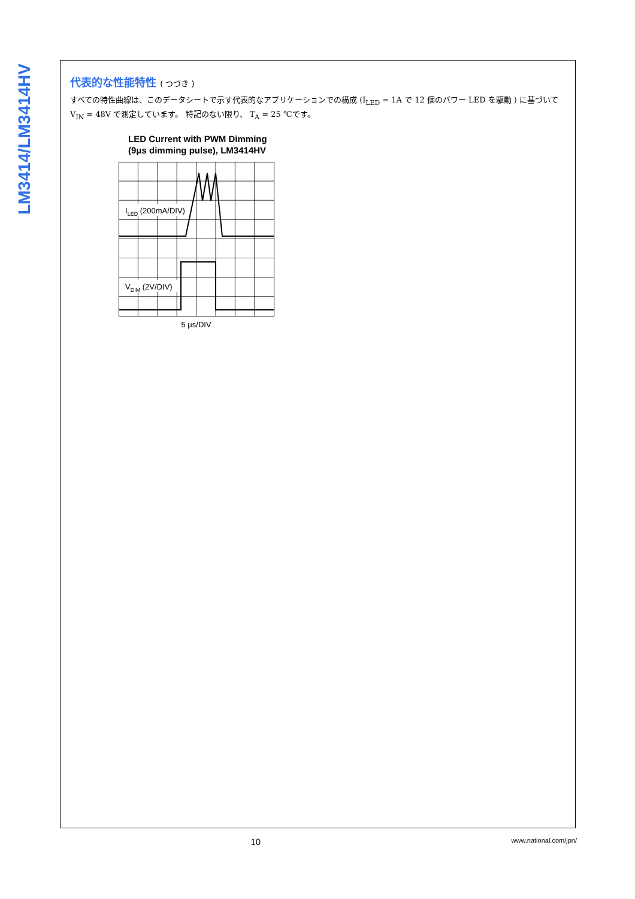LM3414/LM3414HV
代表的な性能特性 ( つづき )
すべての特性曲線は、このデータシートで示す代表的なアプリケーションでの構成 (I<sub>LED</sub> = 1A で 12 個のパワー LED を駆動 ) に基づいて V<sub>IN</sub> = 48V で測定しています。 特記のない限り、 T<sub>A</sub> = 25 ℃です。
LED Current with PWM Dimming
(9μs dimming pulse), LM3414HV
ILED (200mA/DIV)
VDIM (2V/DIV)
5 μs/DIV
10
www.national.com/jpn/